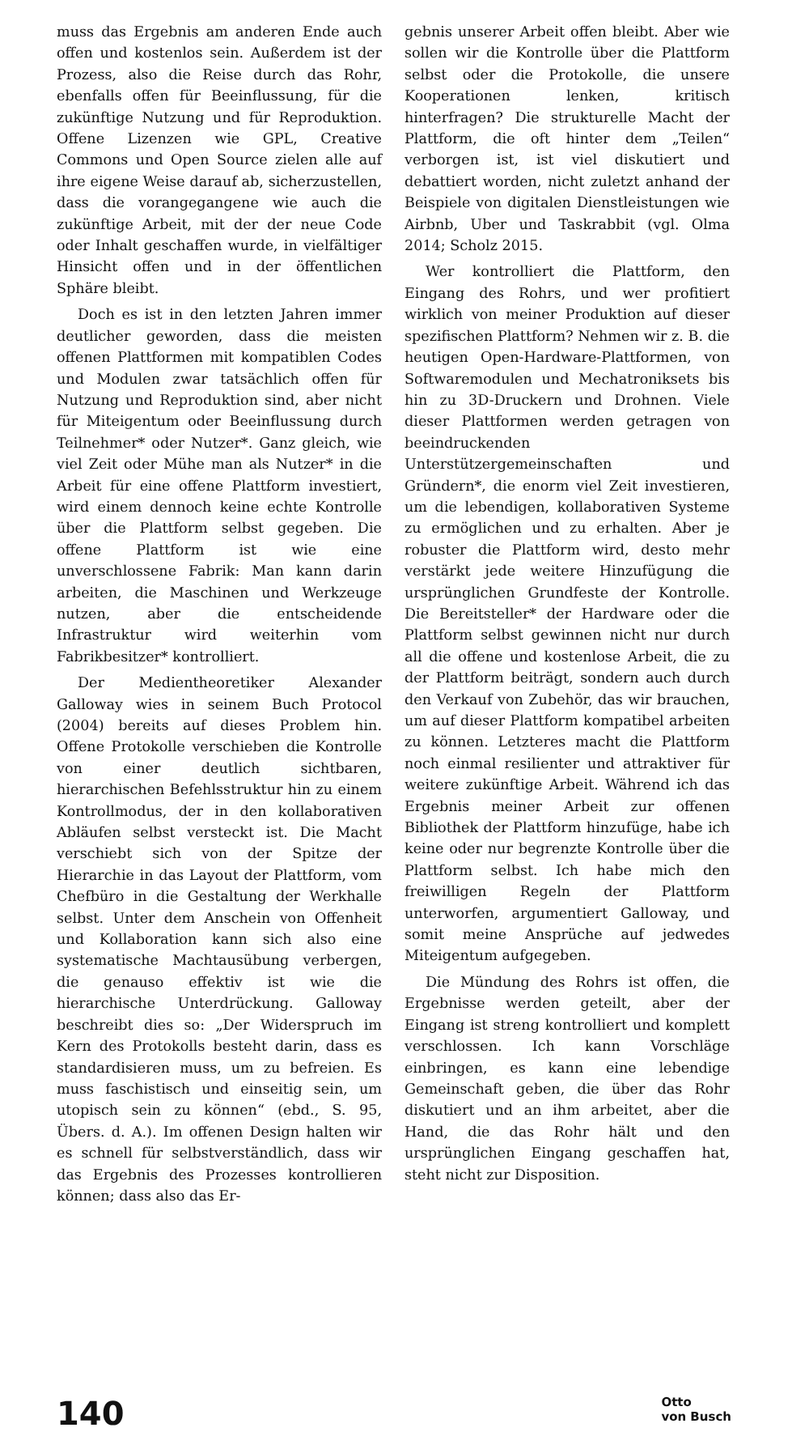muss das Ergebnis am anderen Ende auch offen und kostenlos sein. Außerdem ist der Prozess, also die Reise durch das Rohr, ebenfalls offen für Beeinflussung, für die zukünftige Nutzung und für Reproduktion. Offene Lizenzen wie GPL, Creative Commons und Open Source zielen alle auf ihre eigene Weise darauf ab, sicherzustellen, dass die vorangegangene wie auch die zukünftige Arbeit, mit der der neue Code oder Inhalt geschaffen wurde, in vielfältiger Hinsicht offen und in der öffentlichen Sphäre bleibt.
Doch es ist in den letzten Jahren immer deutlicher geworden, dass die meisten offenen Plattformen mit kompatiblen Codes und Modulen zwar tatsächlich offen für Nutzung und Reproduktion sind, aber nicht für Miteigentum oder Beeinflussung durch Teilnehmer* oder Nutzer*. Ganz gleich, wie viel Zeit oder Mühe man als Nutzer* in die Arbeit für eine offene Plattform investiert, wird einem dennoch keine echte Kontrolle über die Plattform selbst gegeben. Die offene Plattform ist wie eine unverschlossene Fabrik: Man kann darin arbeiten, die Maschinen und Werkzeuge nutzen, aber die entscheidende Infrastruktur wird weiterhin vom Fabrikbesitzer* kontrolliert.
Der Medientheoretiker Alexander Galloway wies in seinem Buch Protocol (2004) bereits auf dieses Problem hin. Offene Protokolle verschieben die Kontrolle von einer deutlich sichtbaren, hierarchischen Befehlsstruktur hin zu einem Kontrollmodus, der in den kollaborativen Abläufen selbst versteckt ist. Die Macht verschiebt sich von der Spitze der Hierarchie in das Layout der Plattform, vom Chefbüro in die Gestaltung der Werkhalle selbst. Unter dem Anschein von Offenheit und Kollaboration kann sich also eine systematische Machtausübung verbergen, die genauso effektiv ist wie die hierarchische Unterdrückung. Galloway beschreibt dies so: „Der Widerspruch im Kern des Protokolls besteht darin, dass es standardisieren muss, um zu befreien. Es muss faschistisch und einseitig sein, um utopisch sein zu können“ (ebd., S. 95, Übers. d. A.). Im offenen Design halten wir es schnell für selbstverständlich, dass wir das Ergebnis des Prozesses kontrollieren können; dass also das Er-
gebnis unserer Arbeit offen bleibt. Aber wie sollen wir die Kontrolle über die Plattform selbst oder die Protokolle, die unsere Kooperationen lenken, kritisch hinterfragen? Die strukturelle Macht der Plattform, die oft hinter dem „Teilen“ verborgen ist, ist viel diskutiert und debattiert worden, nicht zuletzt anhand der Beispiele von digitalen Dienstleistungen wie Airbnb, Uber und Taskrabbit (vgl. Olma 2014; Scholz 2015.
Wer kontrolliert die Plattform, den Eingang des Rohrs, und wer profitiert wirklich von meiner Produktion auf dieser spezifischen Plattform? Nehmen wir z. B. die heutigen Open-Hardware-Plattformen, von Softwaremodulen und Mechatroniksets bis hin zu 3D-Druckern und Drohnen. Viele dieser Plattformen werden getragen von beeindruckenden Unterstützergemeinschaften und Gründern*, die enorm viel Zeit investieren, um die lebendigen, kollaborativen Systeme zu ermöglichen und zu erhalten. Aber je robuster die Plattform wird, desto mehr verstärkt jede weitere Hinzufügung die ursprünglichen Grundfeste der Kontrolle. Die Bereitsteller* der Hardware oder die Plattform selbst gewinnen nicht nur durch all die offene und kostenlose Arbeit, die zu der Plattform beiträgt, sondern auch durch den Verkauf von Zubehör, das wir brauchen, um auf dieser Plattform kompatibel arbeiten zu können. Letzteres macht die Plattform noch einmal resilienter und attraktiver für weitere zukünftige Arbeit. Während ich das Ergebnis meiner Arbeit zur offenen Bibliothek der Plattform hinzufüge, habe ich keine oder nur begrenzte Kontrolle über die Plattform selbst. Ich habe mich den freiwilligen Regeln der Plattform unterworfen, argumentiert Galloway, und somit meine Ansprüche auf jedwedes Miteigentum aufgegeben.
Die Mündung des Rohrs ist offen, die Ergebnisse werden geteilt, aber der Eingang ist streng kontrolliert und komplett verschlossen. Ich kann Vorschläge einbringen, es kann eine lebendige Gemeinschaft geben, die über das Rohr diskutiert und an ihm arbeitet, aber die Hand, die das Rohr hält und den ursprünglichen Eingang geschaffen hat, steht nicht zur Disposition.
140
Otto
von Busch